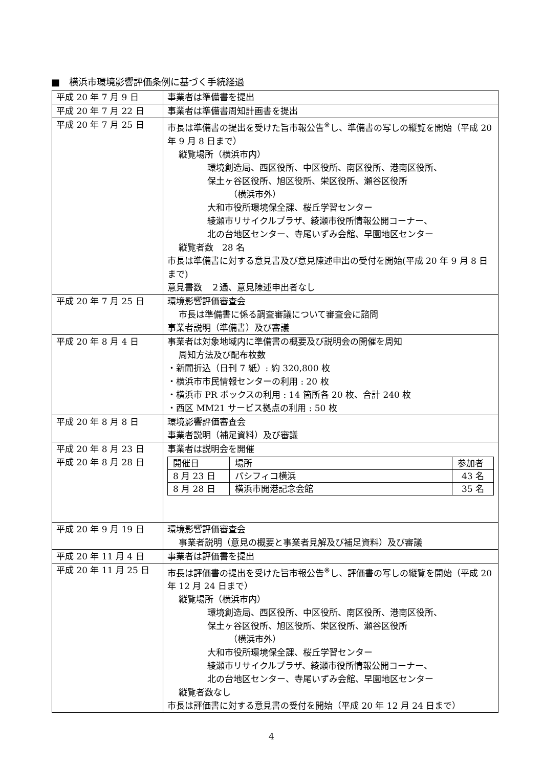■　横浜市環境影響評価条例に基づく手続経過
| 平成 20 年 7 月 9 日 | 事業者は準備書を提出 |
| 平成 20 年 7 月 22 日 | 事業者は準備書周知計画書を提出 |
| 平成 20 年 7 月 25 日 | 市長は準備書の提出を受けた旨市報公告<sup>※</sup>し、準備書の写しの縦覧を開始（平成 20 年 9 月 8 日まで） 縦覧場所（横浜市内） 環境創造局、西区役所、中区役所、南区役所、港南区役所、 保土ヶ谷区役所、旭区役所、栄区役所、瀬谷区役所 （横浜市外） 大和市役所環境保全課、桜丘学習センター 綾瀬市リサイクルプラザ、綾瀬市役所情報公開コーナー、 北の台地区センター、寺尾いずみ会館、早園地区センター 縦覧者数 28 名 市長は準備書に対する意見書及び意見陳述申出の受付を開始(平成 20 年 9 月 8 日まで) 意見書数 ２通、意見陳述申出者なし |
| 平成 20 年 7 月 25 日 | 環境影響評価審査会 市長は準備書に係る調査審議について審査会に諮問 事業者説明（準備書）及び審議 |
| 平成 20 年 8 月 4 日 | 事業者は対象地域内に準備書の概要及び説明会の開催を周知 周知方法及び配布枚数 ・新聞折込（日刊 7 紙）: 約 320,800 枚 ・横浜市市民情報センターの利用 : 20 枚 ・横浜市 PR ボックスの利用 : 14 箇所各 20 枚、合計 240 枚 ・西区 MM21 サービス拠点の利用 : 50 枚 |
| 平成 20 年 8 月 8 日 | 環境影響評価審査会 事業者説明（補足資料）及び審議 |
| 平成 20 年 8 月 23 日 平成 20 年 8 月 28 日 | 事業者は説明会を開催 / 開催日 / 場所 / 参加者 / / 8 月 23 日 / パシフィコ横浜 / 43 名 / / 8 月 28 日 / 横浜市開港記念会館 / 35 名 / |
| 平成 20 年 9 月 19 日 | 環境影響評価審査会 事業者説明（意見の概要と事業者見解及び補足資料）及び審議 |
| 平成 20 年 11 月 4 日 | 事業者は評価書を提出 |
| 平成 20 年 11 月 25 日 | 市長は評価書の提出を受けた旨市報公告<sup>※</sup>し、評価書の写しの縦覧を開始（平成 20 年 12 月 24 日まで） 縦覧場所（横浜市内） 環境創造局、西区役所、中区役所、南区役所、港南区役所、 保土ヶ谷区役所、旭区役所、栄区役所、瀬谷区役所 （横浜市外） 大和市役所環境保全課、桜丘学習センター 綾瀬市リサイクルプラザ、綾瀬市役所情報公開コーナー、 北の台地区センター、寺尾いずみ会館、早園地区センター 縦覧者数なし 市長は評価書に対する意見書の受付を開始（平成 20 年 12 月 24 日まで） |
4